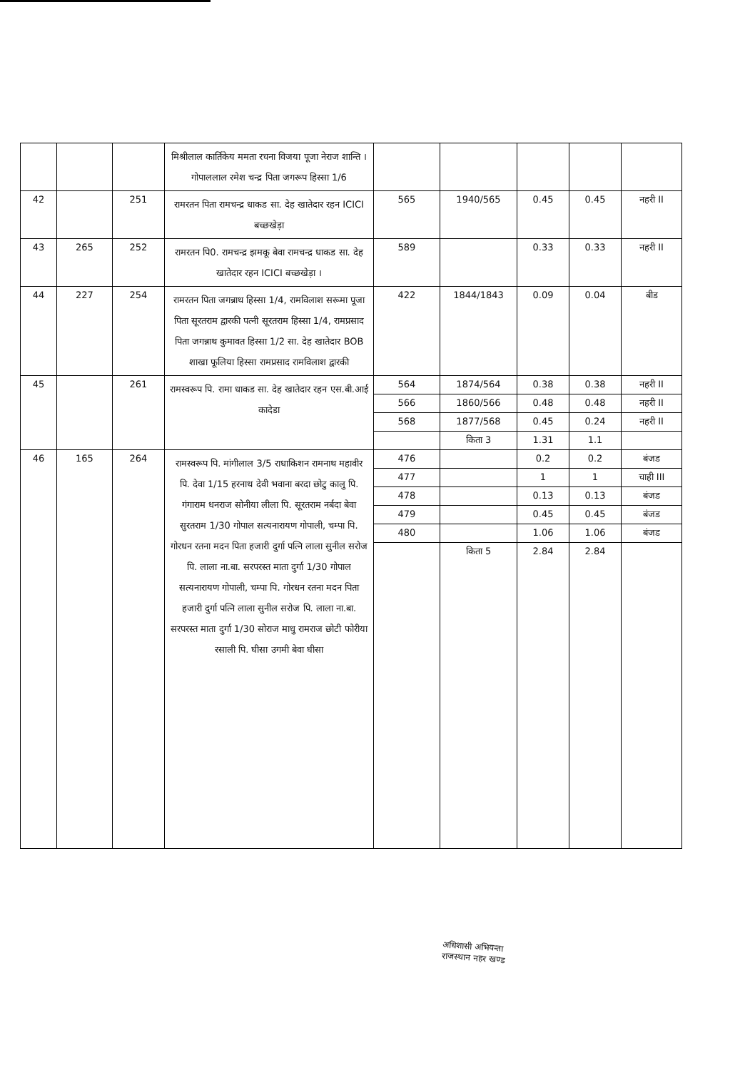| | | | मिश्रीलाल कार्तिकेय ममता रचना विजया पूजा नेराज शान्ति । गोपाललाल रमेश चन्द्र पिता जगरूप हिस्सा 1/6 | | | | | |
| 42 | | 251 | रामरतन पिता रामचन्द्र धाकड सा. देह खातेदार रहन ICICI बच्छखेड़ा | 565 | 1940/565 | 0.45 | 0.45 | नहरी II |
| 43 | 265 | 252 | रामरतन पि0. रामचन्द्र झमकू बेवा रामचन्द्र धाकड सा. देह खातेदार रहन ICICI बच्छखेड़ा । | 589 | | 0.33 | 0.33 | नहरी II |
| 44 | 227 | 254 | रामरतन पिता जगन्नाथ हिस्सा 1/4, रामविलाश सरूमा पूजा पिता सूरतराम द्वारकी पत्नी सूरतराम हिस्सा 1/4, रामप्रसाद पिता जगन्नाथ कुमावत हिस्सा 1/2 सा. देह खातेदार BOB शाखा फूलिया हिस्सा रामप्रसाद रामविलाश द्वारकी | 422 | 1844/1843 | 0.09 | 0.04 | बीड |
| 45 | | 261 | रामस्वरूप पि. रामा धाकड सा. देह खातेदार रहन एस.बी.आई कादेडा | 564 | 1874/564 | 0.38 | 0.38 | नहरी II |
| | | | | 566 | 1860/566 | 0.48 | 0.48 | नहरी II |
| | | | | 568 | 1877/568 | 0.45 | 0.24 | नहरी II |
| | | | | | किता 3 | 1.31 | 1.1 | |
| 46 | 165 | 264 | रामस्वरूप पि. मांगीलाल 3/5 राधाकिशन रामनाथ महावीर पि. देवा 1/15 हरनाथ देवी भवाना बरदा छोटु कालु पि. गंगाराम धनराज सोनीया लीला पि. सूरतराम नर्बदा बेवा सुरतराम 1/30 गोपाल सत्यनारायण गोपाली, चम्पा पि. गोरधन रतना मदन पिता हजारी दुर्गा पत्नि लाला सुनील सरोज पि. लाला ना.बा. सरपरस्त माता दुर्गा 1/30 गोपाल सत्यनारायण गोपाली, चम्पा पि. गोरधन रतना मदन पिता हजारी दुर्गा पत्नि लाला सुनील सरोज पि. लाला ना.बा. सरपरस्त माता दुर्गा 1/30 सोराज माधु रामराज छोटी फोरीया रसाली पि. घीसा उगमी बेवा घीसा | 476 | | 0.2 | 0.2 | बंजड |
| | | | | 477 | | 1 | 1 | चाही III |
| | | | | 478 | | 0.13 | 0.13 | बंजड |
| | | | | 479 | | 0.45 | 0.45 | बंजड |
| | | | | 480 | | 1.06 | 1.06 | बंजड |
| | | | | | किता 5 | 2.84 | 2.84 | |
अधिशासी अभियन्ता
राजस्थान नहर खण्ड